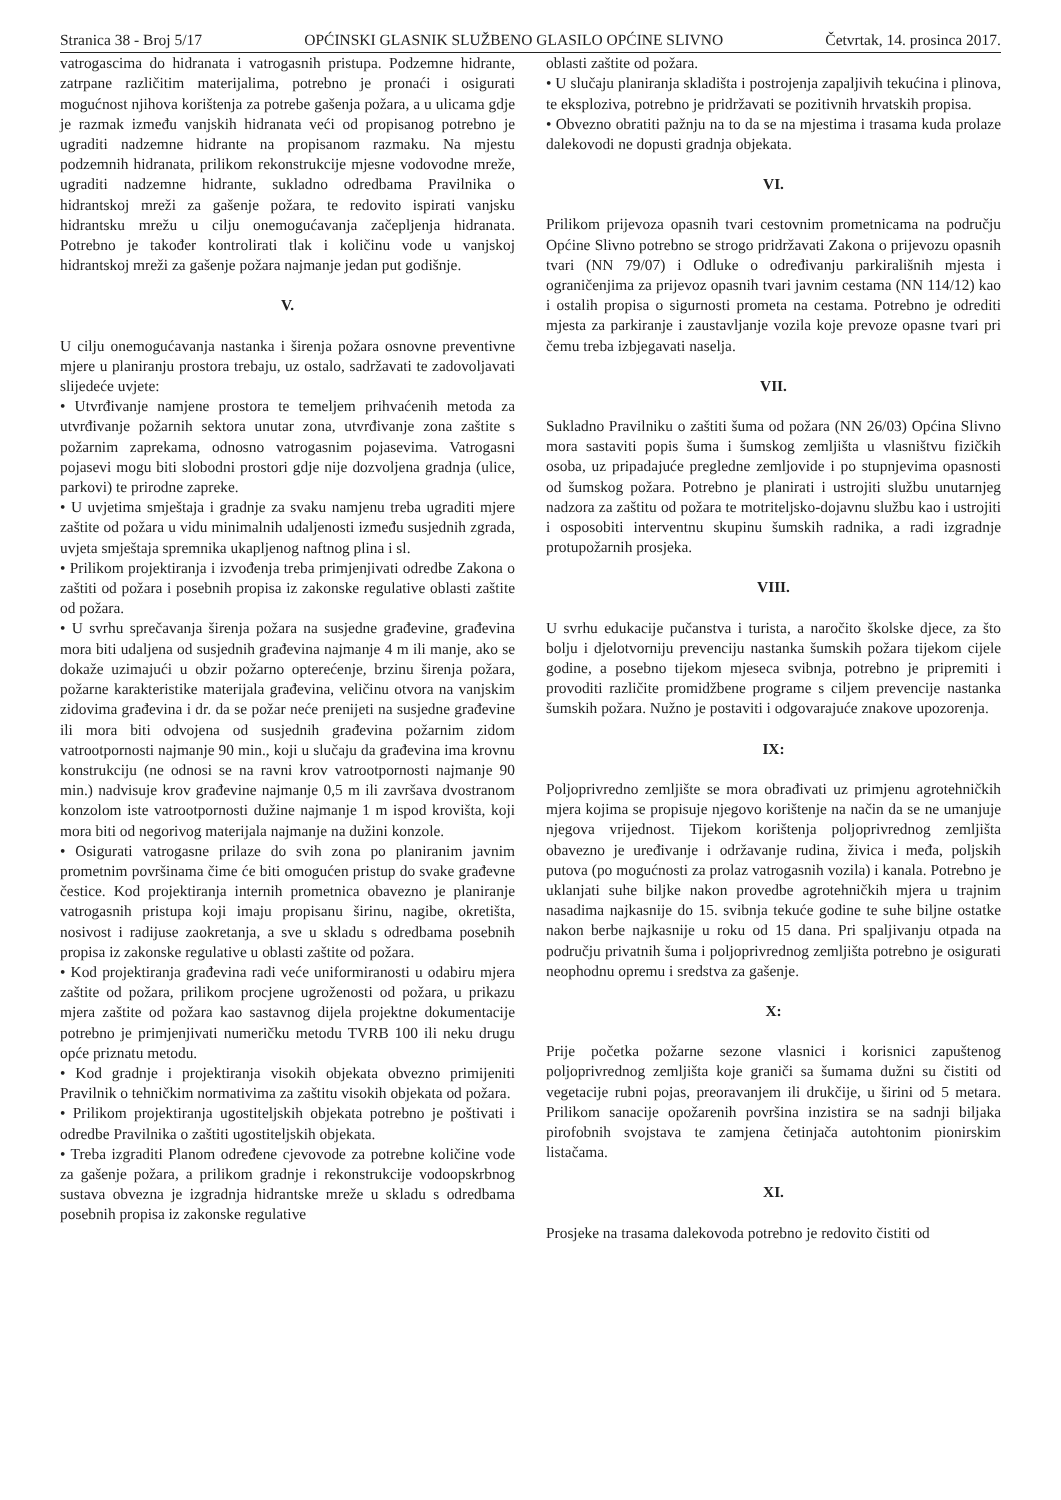Stranica 38 - Broj 5/17 OPĆINSKI GLASNIK SLUŽBENO GLASILO OPĆINE SLIVNO Četvrtak, 14. prosinca 2017.
vatrogascima do hidranata i vatrogasnih pristupa. Podzemne hidrante, zatrpane različitim materijalima, potrebno je pronaći i osigurati mogućnost njihova korištenja za potrebe gašenja požara, a u ulicama gdje je razmak između vanjskih hidranata veći od propisanog potrebno je ugraditi nadzemne hidrante na propisanom razmaku. Na mjestu podzemnih hidranata, prilikom rekonstrukcije mjesne vodovodne mreže, ugraditi nadzemne hidrante, sukladno odredbama Pravilnika o hidrantskoj mreži za gašenje požara, te redovito ispirati vanjsku hidrantsku mrežu u cilju onemogućavanja začepljenja hidranata. Potrebno je također kontrolirati tlak i količinu vode u vanjskoj hidrantskoj mreži za gašenje požara najmanje jedan put godišnje.
V.
U cilju onemogućavanja nastanka i širenja požara osnovne preventivne mjere u planiranju prostora trebaju, uz ostalo, sadržavati te zadovoljavati slijedeće uvjete:
• Utvrđivanje namjene prostora te temeljem prihvaćenih metoda za utvrđivanje požarnih sektora unutar zona, utvrđivanje zona zaštite s požarnim zaprekama, odnosno vatrogasnim pojasevima. Vatrogasni pojasevi mogu biti slobodni prostori gdje nije dozvoljena gradnja (ulice, parkovi) te prirodne zapreke.
• U uvjetima smještaja i gradnje za svaku namjenu treba ugraditi mjere zaštite od požara u vidu minimalnih udaljenosti između susjednih zgrada, uvjeta smještaja spremnika ukapljenog naftnog plina i sl.
• Prilikom projektiranja i izvođenja treba primjenjivati odredbe Zakona o zaštiti od požara i posebnih propisa iz zakonske regulative oblasti zaštite od požara.
• U svrhu sprečavanja širenja požara na susjedne građevine, građevina mora biti udaljena od susjednih građevina najmanje 4 m ili manje, ako se dokaže uzimajući u obzir požarno opterećenje, brzinu širenja požara, požarne karakteristike materijala građevina, veličinu otvora na vanjskim zidovima građevina i dr. da se požar neće prenijeti na susjedne građevine ili mora biti odvojena od susjednih građevina požarnim zidom vatrootpornosti najmanje 90 min., koji u slučaju da građevina ima krovnu konstrukciju (ne odnosi se na ravni krov vatrootpornosti najmanje 90 min.) nadvisuje krov građevine najmanje 0,5 m ili završava dvostranom konzolom iste vatrootpornosti dužine najmanje 1 m ispod krovišta, koji mora biti od negorivog materijala najmanje na dužini konzole.
• Osigurati vatrogasne prilaze do svih zona po planiranim javnim prometnim površinama čime će biti omogućen pristup do svake građevne čestice. Kod projektiranja internih prometnica obavezno je planiranje vatrogasnih pristupa koji imaju propisanu širinu, nagibe, okretišta, nosivost i radijuse zaokretanja, a sve u skladu s odredbama posebnih propisa iz zakonske regulative u oblasti zaštite od požara.
• Kod projektiranja građevina radi veće uniformiranosti u odabiru mjera zaštite od požara, prilikom procjene ugroženosti od požara, u prikazu mjera zaštite od požara kao sastavnog dijela projektne dokumentacije potrebno je primjenjivati numeričku metodu TVRB 100 ili neku drugu opće priznatu metodu.
• Kod gradnje i projektiranja visokih objekata obvezno primijeniti Pravilnik o tehničkim normativima za zaštitu visokih objekata od požara.
• Prilikom projektiranja ugostiteljskih objekata potrebno je poštivati i odredbe Pravilnika o zaštiti ugostiteljskih objekata.
• Treba izgraditi Planom određene cjevovode za potrebne količine vode za gašenje požara, a prilikom gradnje i rekonstrukcije vodoopskrbnog sustava obvezna je izgradnja hidrantske mreže u skladu s odredbama posebnih propisa iz zakonske regulative
oblasti zaštite od požara.
• U slučaju planiranja skladišta i postrojenja zapaljivih tekućina i plinova, te eksploziva, potrebno je pridržavati se pozitivnih hrvatskih propisa.
• Obvezno obratiti pažnju na to da se na mjestima i trasama kuda prolaze dalekovodi ne dopusti gradnja objekata.
VI.
Prilikom prijevoza opasnih tvari cestovnim prometnicama na području Općine Slivno potrebno se strogo pridržavati Zakona o prijevozu opasnih tvari (NN 79/07) i Odluke o određivanju parkirališnih mjesta i ograničenjima za prijevoz opasnih tvari javnim cestama (NN 114/12) kao i ostalih propisa o sigurnosti prometa na cestama. Potrebno je odrediti mjesta za parkiranje i zaustavljanje vozila koje prevoze opasne tvari pri čemu treba izbjegavati naselja.
VII.
Sukladno Pravilniku o zaštiti šuma od požara (NN 26/03) Općina Slivno mora sastaviti popis šuma i šumskog zemljišta u vlasništvu fizičkih osoba, uz pripadajuće pregledne zemljovide i po stupnjevima opasnosti od šumskog požara. Potrebno je planirati i ustrojiti službu unutarnjeg nadzora za zaštitu od požara te motriteljsko-dojavnu službu kao i ustrojiti i osposobiti interventnu skupinu šumskih radnika, a radi izgradnje protupožarnih prosjeka.
VIII.
U svrhu edukacije pučanstva i turista, a naročito školske djece, za što bolju i djelotvorniju prevenciju nastanka šumskih požara tijekom cijele godine, a posebno tijekom mjeseca svibnja, potrebno je pripremiti i provoditi različite promidžbene programe s ciljem prevencije nastanka šumskih požara. Nužno je postaviti i odgovarajuće znakove upozorenja.
IX:
Poljoprivredno zemljište se mora obrađivati uz primjenu agrotehničkih mjera kojima se propisuje njegovo korištenje na način da se ne umanjuje njegova vrijednost. Tijekom korištenja poljoprivrednog zemljišta obavezno je uređivanje i održavanje rudina, živica i međa, poljskih putova (po mogućnosti za prolaz vatrogasnih vozila) i kanala. Potrebno je uklanjati suhe biljke nakon provedbe agrotehničkih mjera u trajnim nasadima najkasnije do 15. svibnja tekuće godine te suhe biljne ostatke nakon berbe najkasnije u roku od 15 dana. Pri spaljivanju otpada na području privatnih šuma i poljoprivrednog zemljišta potrebno je osigurati neophodnu opremu i sredstva za gašenje.
X:
Prije početka požarne sezone vlasnici i korisnici zapuštenog poljoprivrednog zemljišta koje graniči sa šumama dužni su čistiti od vegetacije rubni pojas, preoravanjem ili drukčije, u širini od 5 metara. Prilikom sanacije opožarenih površina inzistira se na sadnji biljaka pirofobnih svojstava te zamjena četinjača autohtonim pionirskim listačama.
XI.
Prosjeke na trasama dalekovoda potrebno je redovito čistiti od